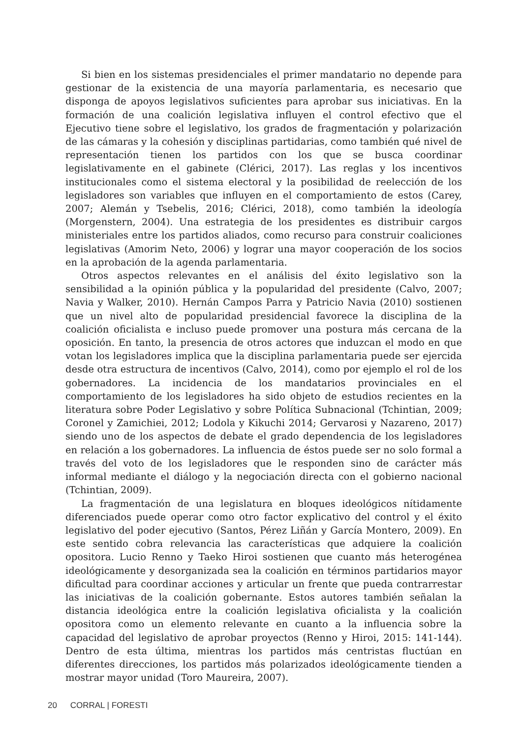Si bien en los sistemas presidenciales el primer mandatario no depende para gestionar de la existencia de una mayoría parlamentaria, es necesario que disponga de apoyos legislativos suficientes para aprobar sus iniciativas. En la formación de una coalición legislativa influyen el control efectivo que el Ejecutivo tiene sobre el legislativo, los grados de fragmentación y polarización de las cámaras y la cohesión y disciplinas partidarias, como también qué nivel de representación tienen los partidos con los que se busca coordinar legislativamente en el gabinete (Clérici, 2017). Las reglas y los incentivos institucionales como el sistema electoral y la posibilidad de reelección de los legisladores son variables que influyen en el comportamiento de estos (Carey, 2007; Alemán y Tsebelis, 2016; Clérici, 2018), como también la ideología (Morgenstern, 2004). Una estrategia de los presidentes es distribuir cargos ministeriales entre los partidos aliados, como recurso para construir coaliciones legislativas (Amorim Neto, 2006) y lograr una mayor cooperación de los socios en la aprobación de la agenda parlamentaria.
Otros aspectos relevantes en el análisis del éxito legislativo son la sensibilidad a la opinión pública y la popularidad del presidente (Calvo, 2007; Navia y Walker, 2010). Hernán Campos Parra y Patricio Navia (2010) sostienen que un nivel alto de popularidad presidencial favorece la disciplina de la coalición oficialista e incluso puede promover una postura más cercana de la oposición. En tanto, la presencia de otros actores que induzcan el modo en que votan los legisladores implica que la disciplina parlamentaria puede ser ejercida desde otra estructura de incentivos (Calvo, 2014), como por ejemplo el rol de los gobernadores. La incidencia de los mandatarios provinciales en el comportamiento de los legisladores ha sido objeto de estudios recientes en la literatura sobre Poder Legislativo y sobre Política Subnacional (Tchintian, 2009; Coronel y Zamichiei, 2012; Lodola y Kikuchi 2014; Gervarosi y Nazareno, 2017) siendo uno de los aspectos de debate el grado dependencia de los legisladores en relación a los gobernadores. La influencia de éstos puede ser no solo formal a través del voto de los legisladores que le responden sino de carácter más informal mediante el diálogo y la negociación directa con el gobierno nacional (Tchintian, 2009).
La fragmentación de una legislatura en bloques ideológicos nítidamente diferenciados puede operar como otro factor explicativo del control y el éxito legislativo del poder ejecutivo (Santos, Pérez Liñán y García Montero, 2009). En este sentido cobra relevancia las características que adquiere la coalición opositora. Lucio Renno y Taeko Hiroi sostienen que cuanto más heterogénea ideológicamente y desorganizada sea la coalición en términos partidarios mayor dificultad para coordinar acciones y articular un frente que pueda contrarrestar las iniciativas de la coalición gobernante. Estos autores también señalan la distancia ideológica entre la coalición legislativa oficialista y la coalición opositora como un elemento relevante en cuanto a la influencia sobre la capacidad del legislativo de aprobar proyectos (Renno y Hiroi, 2015: 141-144). Dentro de esta última, mientras los partidos más centristas fluctúan en diferentes direcciones, los partidos más polarizados ideológicamente tienden a mostrar mayor unidad (Toro Maureira, 2007).
20 CORRAL | FORESTI